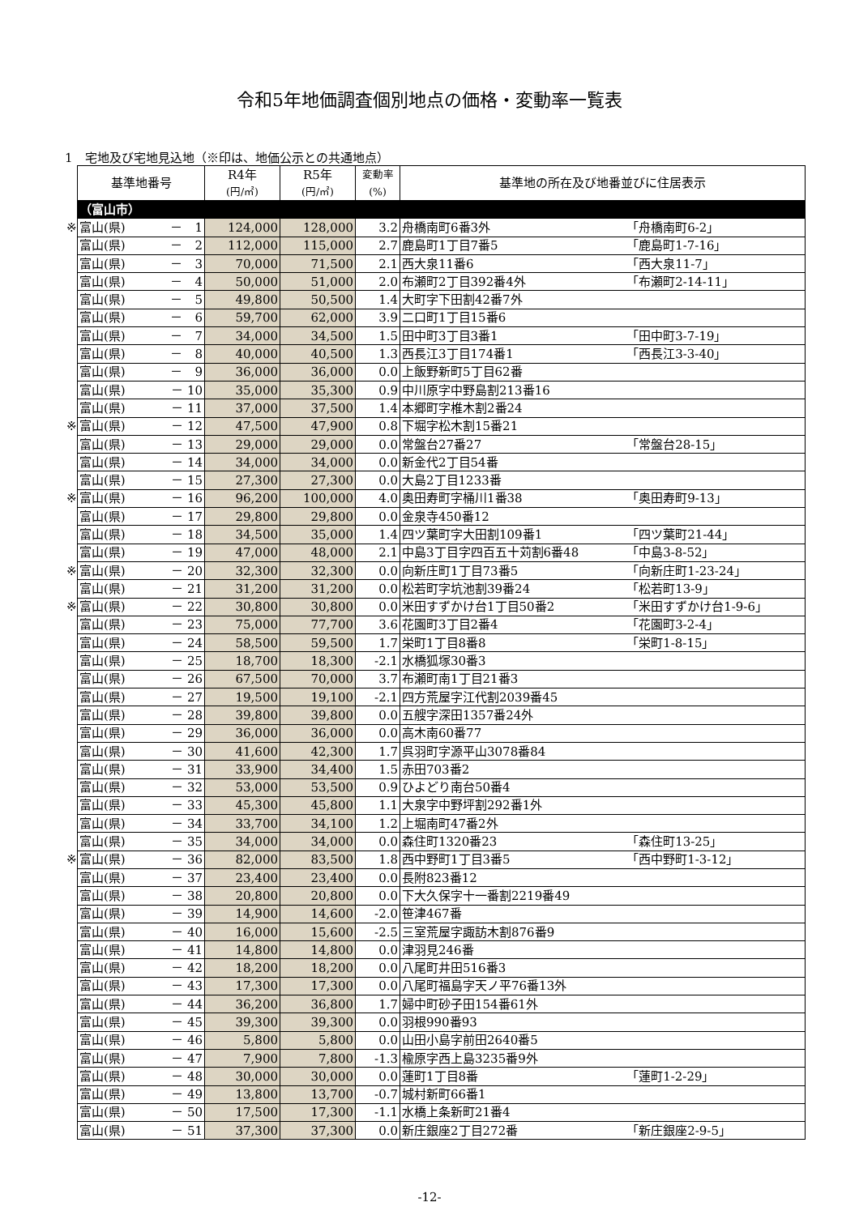令和5年地価調査個別地点の価格・変動率一覧表
1　宅地及び宅地見込地（※印は、地価公示との共通地点）
| | 基準地番号 | | R4年 (円/㎡) | R5年 (円/㎡) | 変動率 (%) | 基準地の所在及び地番並びに住居表示 | |
| | （富山市） | | | | | | |
| ※ | 富山(県) | － 1 | 124,000 | 128,000 | 3.2 | 舟橋南町6番3外 | 「舟橋南町6-2」 |
| | 富山(県) | － 2 | 112,000 | 115,000 | 2.7 | 鹿島町1丁目7番5 | 「鹿島町1-7-16」 |
| | 富山(県) | － 3 | 70,000 | 71,500 | 2.1 | 西大泉11番6 | 「西大泉11-7」 |
| | 富山(県) | － 4 | 50,000 | 51,000 | 2.0 | 布瀬町2丁目392番4外 | 「布瀬町2-14-11」 |
| | 富山(県) | － 5 | 49,800 | 50,500 | 1.4 | 大町字下田割42番7外 | |
| | 富山(県) | － 6 | 59,700 | 62,000 | 3.9 | 二口町1丁目15番6 | |
| | 富山(県) | － 7 | 34,000 | 34,500 | 1.5 | 田中町3丁目3番1 | 「田中町3-7-19」 |
| | 富山(県) | － 8 | 40,000 | 40,500 | 1.3 | 西長江3丁目174番1 | 「西長江3-3-40」 |
| | 富山(県) | － 9 | 36,000 | 36,000 | 0.0 | 上飯野新町5丁目62番 | |
| | 富山(県) | － 10 | 35,000 | 35,300 | 0.9 | 中川原字中野島割213番16 | |
| | 富山(県) | － 11 | 37,000 | 37,500 | 1.4 | 本郷町字椎木割2番24 | |
| ※ | 富山(県) | － 12 | 47,500 | 47,900 | 0.8 | 下堀字松木割15番21 | |
| | 富山(県) | － 13 | 29,000 | 29,000 | 0.0 | 常盤台27番27 | 「常盤台28-15」 |
| | 富山(県) | － 14 | 34,000 | 34,000 | 0.0 | 新金代2丁目54番 | |
| | 富山(県) | － 15 | 27,300 | 27,300 | 0.0 | 大島2丁目1233番 | |
| ※ | 富山(県) | － 16 | 96,200 | 100,000 | 4.0 | 奥田寿町字桶川1番38 | 「奥田寿町9-13」 |
| | 富山(県) | － 17 | 29,800 | 29,800 | 0.0 | 金泉寺450番12 | |
| | 富山(県) | － 18 | 34,500 | 35,000 | 1.4 | 四ツ葉町字大田割109番1 | 「四ツ葉町21-44」 |
| | 富山(県) | － 19 | 47,000 | 48,000 | 2.1 | 中島3丁目字四百五十苅割6番48 | 「中島3-8-52」 |
| ※ | 富山(県) | － 20 | 32,300 | 32,300 | 0.0 | 向新庄町1丁目73番5 | 「向新庄町1-23-24」 |
| | 富山(県) | － 21 | 31,200 | 31,200 | 0.0 | 松若町字坑池割39番24 | 「松若町13-9」 |
| ※ | 富山(県) | － 22 | 30,800 | 30,800 | 0.0 | 米田すずかけ台1丁目50番2 | 「米田すずかけ台1-9-6」 |
| | 富山(県) | － 23 | 75,000 | 77,700 | 3.6 | 花園町3丁目2番4 | 「花園町3-2-4」 |
| | 富山(県) | － 24 | 58,500 | 59,500 | 1.7 | 栄町1丁目8番8 | 「栄町1-8-15」 |
| | 富山(県) | － 25 | 18,700 | 18,300 | -2.1 | 水橋狐塚30番3 | |
| | 富山(県) | － 26 | 67,500 | 70,000 | 3.7 | 布瀬町南1丁目21番3 | |
| | 富山(県) | － 27 | 19,500 | 19,100 | -2.1 | 四方荒屋字江代割2039番45 | |
| | 富山(県) | － 28 | 39,800 | 39,800 | 0.0 | 五艘字深田1357番24外 | |
| | 富山(県) | － 29 | 36,000 | 36,000 | 0.0 | 高木南60番77 | |
| | 富山(県) | － 30 | 41,600 | 42,300 | 1.7 | 呉羽町字源平山3078番84 | |
| | 富山(県) | － 31 | 33,900 | 34,400 | 1.5 | 赤田703番2 | |
| | 富山(県) | － 32 | 53,000 | 53,500 | 0.9 | ひよどり南台50番4 | |
| | 富山(県) | － 33 | 45,300 | 45,800 | 1.1 | 大泉字中野坪割292番1外 | |
| | 富山(県) | － 34 | 33,700 | 34,100 | 1.2 | 上堀南町47番2外 | |
| | 富山(県) | － 35 | 34,000 | 34,000 | 0.0 | 森住町1320番23 | 「森住町13-25」 |
| ※ | 富山(県) | － 36 | 82,000 | 83,500 | 1.8 | 西中野町1丁目3番5 | 「西中野町1-3-12」 |
| | 富山(県) | － 37 | 23,400 | 23,400 | 0.0 | 長附823番12 | |
| | 富山(県) | － 38 | 20,800 | 20,800 | 0.0 | 下大久保字十一番割2219番49 | |
| | 富山(県) | － 39 | 14,900 | 14,600 | -2.0 | 笹津467番 | |
| | 富山(県) | － 40 | 16,000 | 15,600 | -2.5 | 三室荒屋字諏訪木割876番9 | |
| | 富山(県) | － 41 | 14,800 | 14,800 | 0.0 | 津羽見246番 | |
| | 富山(県) | － 42 | 18,200 | 18,200 | 0.0 | 八尾町井田516番3 | |
| | 富山(県) | － 43 | 17,300 | 17,300 | 0.0 | 八尾町福島字天ノ平76番13外 | |
| | 富山(県) | － 44 | 36,200 | 36,800 | 1.7 | 婦中町砂子田154番61外 | |
| | 富山(県) | － 45 | 39,300 | 39,300 | 0.0 | 羽根990番93 | |
| | 富山(県) | － 46 | 5,800 | 5,800 | 0.0 | 山田小島字前田2640番5 | |
| | 富山(県) | － 47 | 7,900 | 7,800 | -1.3 | 楡原字西上島3235番9外 | |
| | 富山(県) | － 48 | 30,000 | 30,000 | 0.0 | 蓮町1丁目8番 | 「蓮町1-2-29」 |
| | 富山(県) | － 49 | 13,800 | 13,700 | -0.7 | 城村新町66番1 | |
| | 富山(県) | － 50 | 17,500 | 17,300 | -1.1 | 水橋上条新町21番4 | |
| | 富山(県) | － 51 | 37,300 | 37,300 | 0.0 | 新庄銀座2丁目272番 | 「新庄銀座2-9-5」 |
-12-